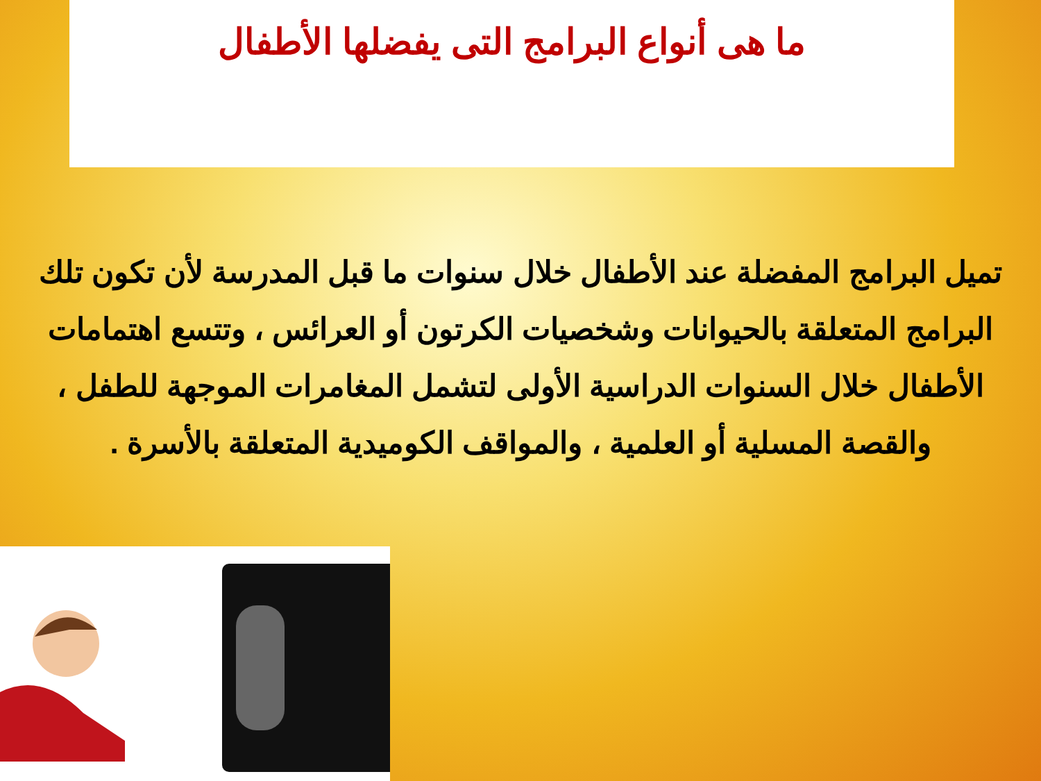ما هى أنواع البرامج التى يفضلها الأطفال
تميل البرامج المفضلة عند الأطفال خلال سنوات ما قبل المدرسة لأن تكون تلك البرامج المتعلقة بالحيوانات وشخصيات الكرتون أو العرائس ، وتتسع اهتمامات الأطفال خلال السنوات الدراسية الأولى لتشمل المغامرات الموجهة للطفل ، والقصة المسلية أو العلمية ، والمواقف الكوميدية المتعلقة بالأسرة .